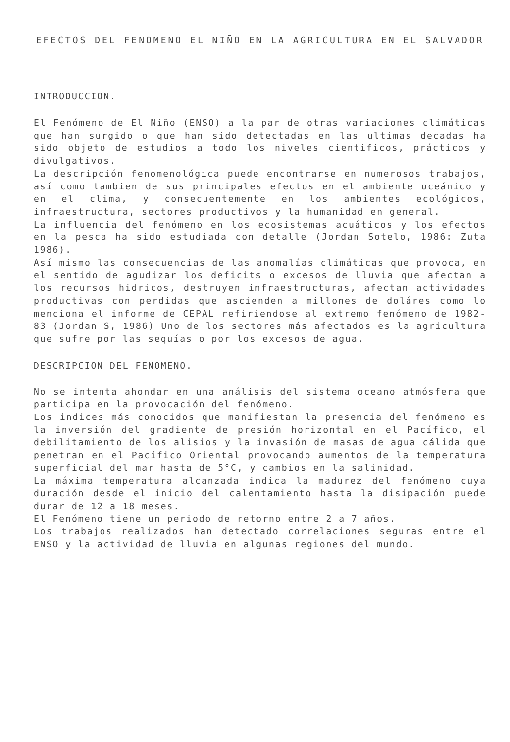EFECTOS DEL FENOMENO EL NIÑO EN LA AGRICULTURA EN EL SALVADOR
INTRODUCCION.
El Fenómeno de El Niño (ENSO) a la par de otras variaciones climáticas que han surgido o que han sido detectadas en las ultimas decadas ha sido objeto de estudios a todo los niveles cientificos, prácticos y divulgativos.
La descripción fenomenológica puede encontrarse en numerosos trabajos, así como tambien de sus principales efectos en el ambiente oceánico y en el clima, y consecuentemente en los ambientes ecológicos, infraestructura, sectores productivos y la humanidad en general.
La influencia del fenómeno en los ecosistemas acuáticos y los efectos en la pesca ha sido estudiada con detalle (Jordan Sotelo, 1986: Zuta 1986).
Así mismo las consecuencias de las anomalías climáticas que provoca, en el sentido de agudizar los deficits o excesos de lluvia que afectan a los recursos hidricos, destruyen infraestructuras, afectan actividades productivas con perdidas que ascienden a millones de doláres como lo menciona el informe de CEPAL refiriendose al extremo fenómeno de 1982-83 (Jordan S, 1986) Uno de los sectores más afectados es la agricultura que sufre por las sequías o por los excesos de agua.
DESCRIPCION DEL FENOMENO.
No se intenta ahondar en una análisis del sistema oceano atmósfera que participa en la provocación del fenómeno.
Los indices más conocidos que manifiestan la presencia del fenómeno es la inversión del gradiente de presión horizontal en el Pacífico, el debilitamiento de los alisios y la invasión de masas de agua cálida que penetran en el Pacífico Oriental provocando aumentos de la temperatura superficial del mar hasta de 5°C, y cambios en la salinidad.
La máxima temperatura alcanzada indica la madurez del fenómeno cuya duración desde el inicio del calentamiento hasta la disipación puede durar de 12 a 18 meses.
El Fenómeno tiene un periodo de retorno entre 2 a 7 años.
Los trabajos realizados han detectado correlaciones seguras entre el ENSO y la actividad de lluvia en algunas regiones del mundo.